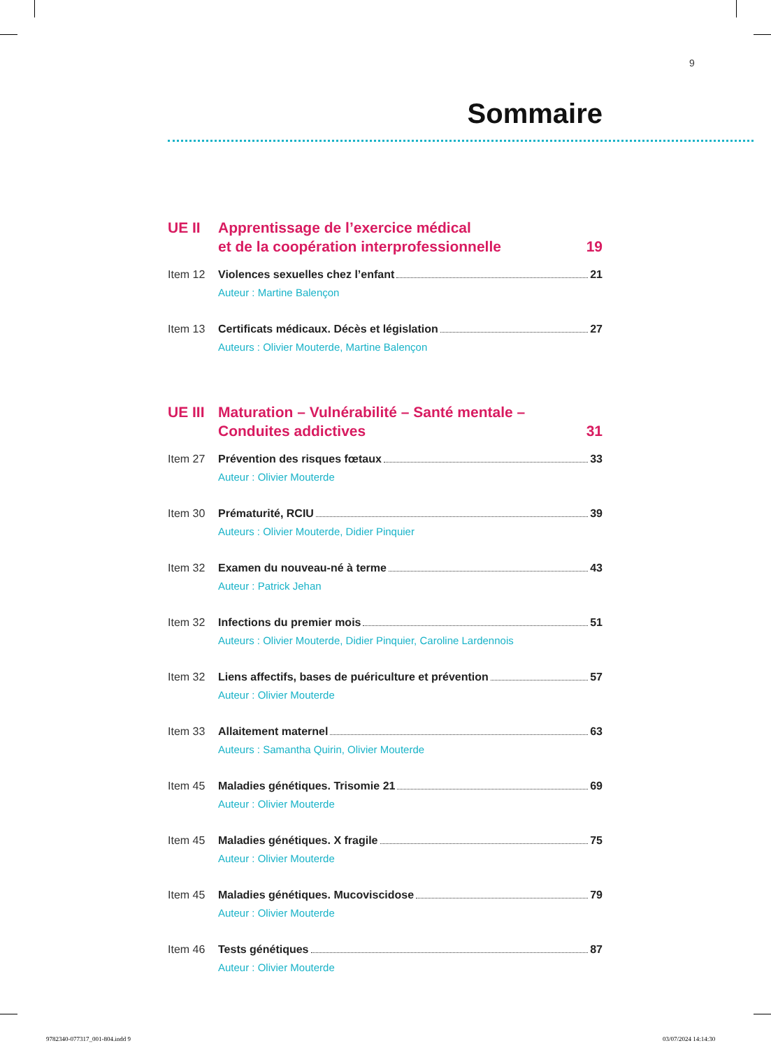9
Sommaire
UE II Apprentissage de l’exercice médical
et de la coopération interprofessionnelle
19
Item 12 Violences sexuelles chez l’enfant 21
Auteur : Martine Balençon
Item 13 Certificats médicaux. Décès et législation 27
Auteurs : Olivier Mouterde, Martine Balençon
UE III
Maturation – Vulnérabilité – Santé mentale –
Conduites addictives
31
Item 27 Prévention des risques fœtaux 33
Auteur : Olivier Mouterde
Item 30 Prématurité, RCIU 39
Auteurs : Olivier Mouterde, Didier Pinquier
Item 32 Examen du nouveau-né à terme 43
Auteur : Patrick Jehan
Item 32 Infections du premier mois 51
Auteurs : Olivier Mouterde, Didier Pinquier, Caroline Lardennois
Item 32 Liens affectifs, bases de puériculture et prévention 57
Auteur : Olivier Mouterde
Item 33 Allaitement maternel 63
Auteurs : Samantha Quirin, Olivier Mouterde
Item 45 Maladies génétiques. Trisomie 21 69
Auteur : Olivier Mouterde
Item 45 Maladies génétiques. X fragile 75
Auteur : Olivier Mouterde
Item 45 Maladies génétiques. Mucoviscidose 79
Auteur : Olivier Mouterde
Item 46 Tests génétiques 87
Auteur : Olivier Mouterde
9782340-077317_001-804.indd 9 03/07/2024 14:14:30